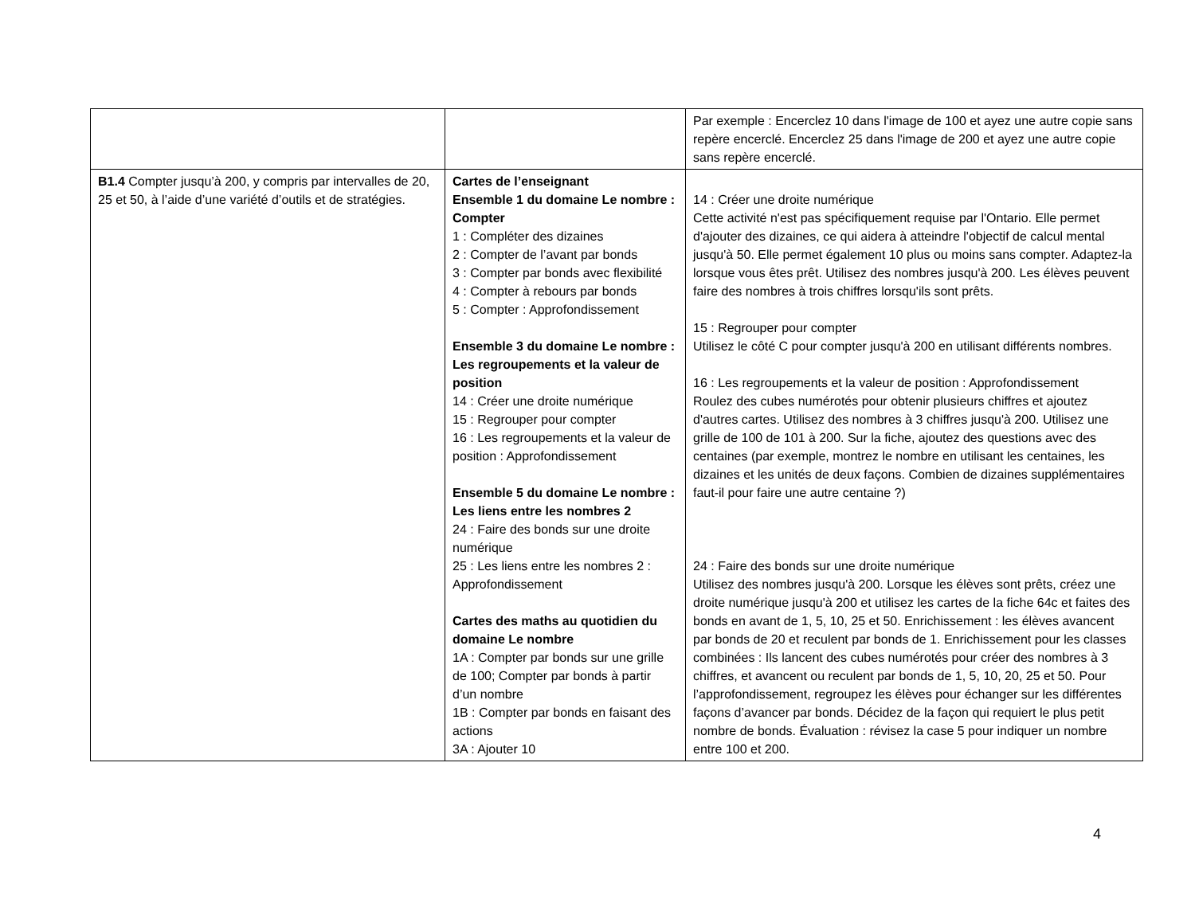| | | Par exemple : Encerclez 10 dans l'image de 100 et ayez une autre copie sans repère encerclé. Encerclez 25 dans l'image de 200 et ayez une autre copie sans repère encerclé. |
| B1.4 Compter jusqu’à 200, y compris par intervalles de 20, 25 et 50, à l’aide d’une variété d’outils et de stratégies. | Cartes de l’enseignant Ensemble 1 du domaine Le nombre : Compter 1 : Compléter des dizaines 2 : Compter de l’avant par bonds 3 : Compter par bonds avec flexibilité 4 : Compter à rebours par bonds 5 : Compter : Approfondissement Ensemble 3 du domaine Le nombre : Les regroupements et la valeur de position 14 : Créer une droite numérique 15 : Regrouper pour compter 16 : Les regroupements et la valeur de position : Approfondissement Ensemble 5 du domaine Le nombre : Les liens entre les nombres 2 24 : Faire des bonds sur une droite numérique 25 : Les liens entre les nombres 2 : Approfondissement Cartes des maths au quotidien du domaine Le nombre 1A : Compter par bonds sur une grille de 100; Compter par bonds à partir d’un nombre 1B : Compter par bonds en faisant des actions 3A : Ajouter 10 | 14 : Créer une droite numérique Cette activité n'est pas spécifiquement requise par l'Ontario. Elle permet d'ajouter des dizaines, ce qui aidera à atteindre l'objectif de calcul mental jusqu'à 50. Elle permet également 10 plus ou moins sans compter. Adaptez-la lorsque vous êtes prêt. Utilisez des nombres jusqu'à 200. Les élèves peuvent faire des nombres à trois chiffres lorsqu'ils sont prêts. 15 : Regrouper pour compter Utilisez le côté C pour compter jusqu'à 200 en utilisant différents nombres. 16 : Les regroupements et la valeur de position : Approfondissement Roulez des cubes numérotés pour obtenir plusieurs chiffres et ajoutez d'autres cartes. Utilisez des nombres à 3 chiffres jusqu'à 200. Utilisez une grille de 100 de 101 à 200. Sur la fiche, ajoutez des questions avec des centaines (par exemple, montrez le nombre en utilisant les centaines, les dizaines et les unités de deux façons. Combien de dizaines supplémentaires faut-il pour faire une autre centaine ?) 24 : Faire des bonds sur une droite numérique Utilisez des nombres jusqu'à 200. Lorsque les élèves sont prêts, créez une droite numérique jusqu'à 200 et utilisez les cartes de la fiche 64c et faites des bonds en avant de 1, 5, 10, 25 et 50. Enrichissement : les élèves avancent par bonds de 20 et reculent par bonds de 1. Enrichissement pour les classes combinées : Ils lancent des cubes numérotés pour créer des nombres à 3 chiffres, et avancent ou reculent par bonds de 1, 5, 10, 20, 25 et 50. Pour l’approfondissement, regroupez les élèves pour échanger sur les différentes façons d’avancer par bonds. Décidez de la façon qui requiert le plus petit nombre de bonds. Évaluation : révisez la case 5 pour indiquer un nombre entre 100 et 200. |
4